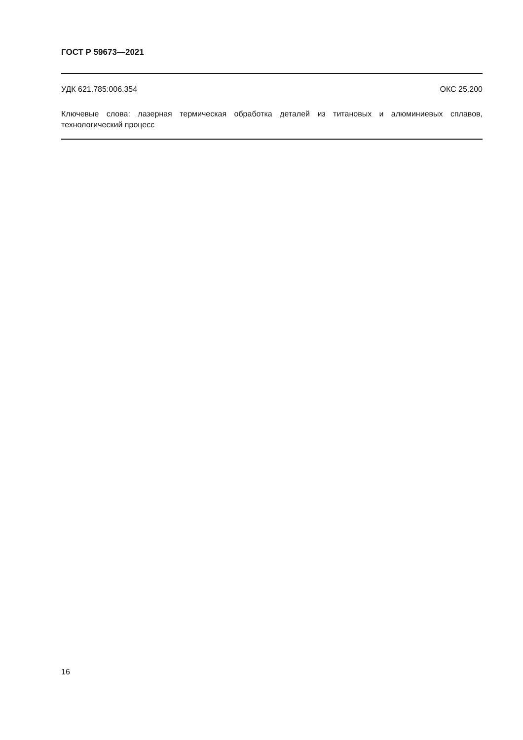ГОСТ Р 59673—2021
УДК 621.785:006.354 ОКС 25.200
Ключевые слова: лазерная термическая обработка деталей из титановых и алюминиевых сплавов, технологический процесс
16